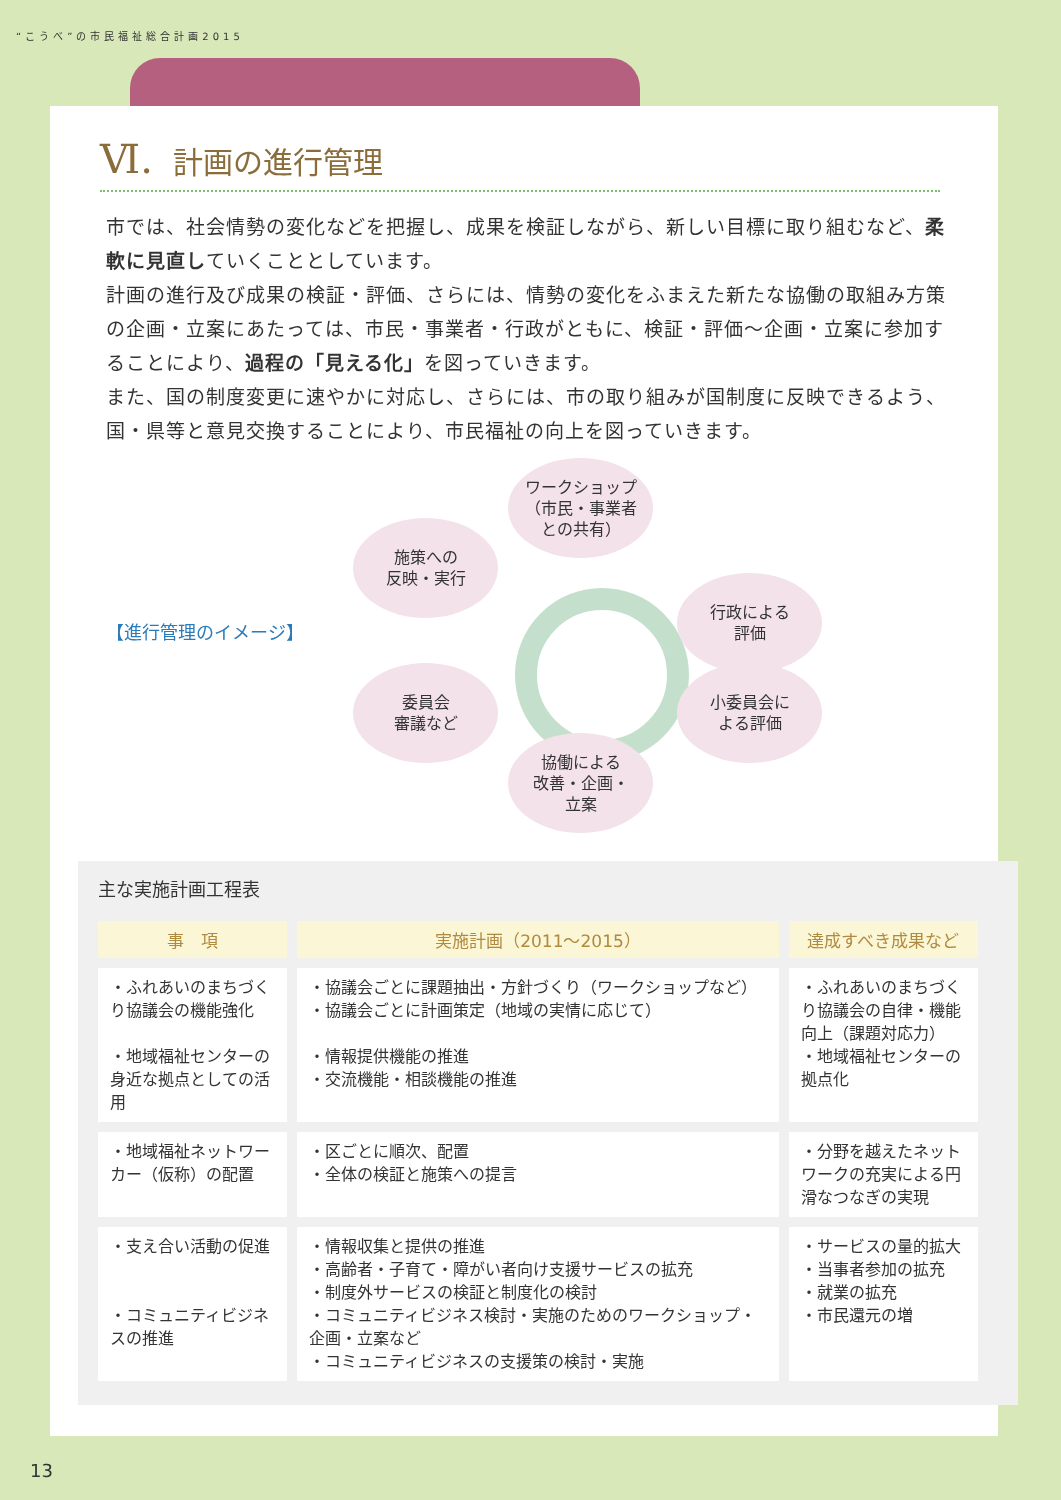“こうべ”の市民福祉総合計画2015
Ⅵ. 計画の進行管理
市では、社会情勢の変化などを把握し、成果を検証しながら、新しい目標に取り組むなど、柔軟に見直していくこととしています。
計画の進行及び成果の検証・評価、さらには、情勢の変化をふまえた新たな協働の取組み方策の企画・立案にあたっては、市民・事業者・行政がともに、検証・評価～企画・立案に参加することにより、過程の「見える化」を図っていきます。
また、国の制度変更に速やかに対応し、さらには、市の取り組みが国制度に反映できるよう、国・県等と意見交換することにより、市民福祉の向上を図っていきます。
【進行管理のイメージ】
ワークショップ
（市民・事業者
との共有）
施策への
反映・実行
行政による
評価
小委員会に
よる評価
委員会
審議など
協働による
改善・企画・
立案
主な実施計画工程表
| 事 項 | 実施計画（2011～2015） | 達成すべき成果など |
| --- | --- | --- |
| ・ふれあいのまちづくり協議会の機能強化 ・地域福祉センターの身近な拠点としての活用 | ・協議会ごとに課題抽出・方針づくり（ワークショップなど） ・協議会ごとに計画策定（地域の実情に応じて） ・情報提供機能の推進 ・交流機能・相談機能の推進 | ・ふれあいのまちづくり協議会の自律・機能向上（課題対応力） ・地域福祉センターの拠点化 |
| ・地域福祉ネットワーカー（仮称）の配置 | ・区ごとに順次、配置 ・全体の検証と施策への提言 | ・分野を越えたネットワークの充実による円滑なつなぎの実現 |
| ・支え合い活動の促進 ・コミュニティビジネスの推進 | ・情報収集と提供の推進 ・高齢者・子育て・障がい者向け支援サービスの拡充 ・制度外サービスの検証と制度化の検討 ・コミュニティビジネス検討・実施のためのワークショップ・企画・立案など ・コミュニティビジネスの支援策の検討・実施 | ・サービスの量的拡大 ・当事者参加の拡充 ・就業の拡充 ・市民還元の増 |
13